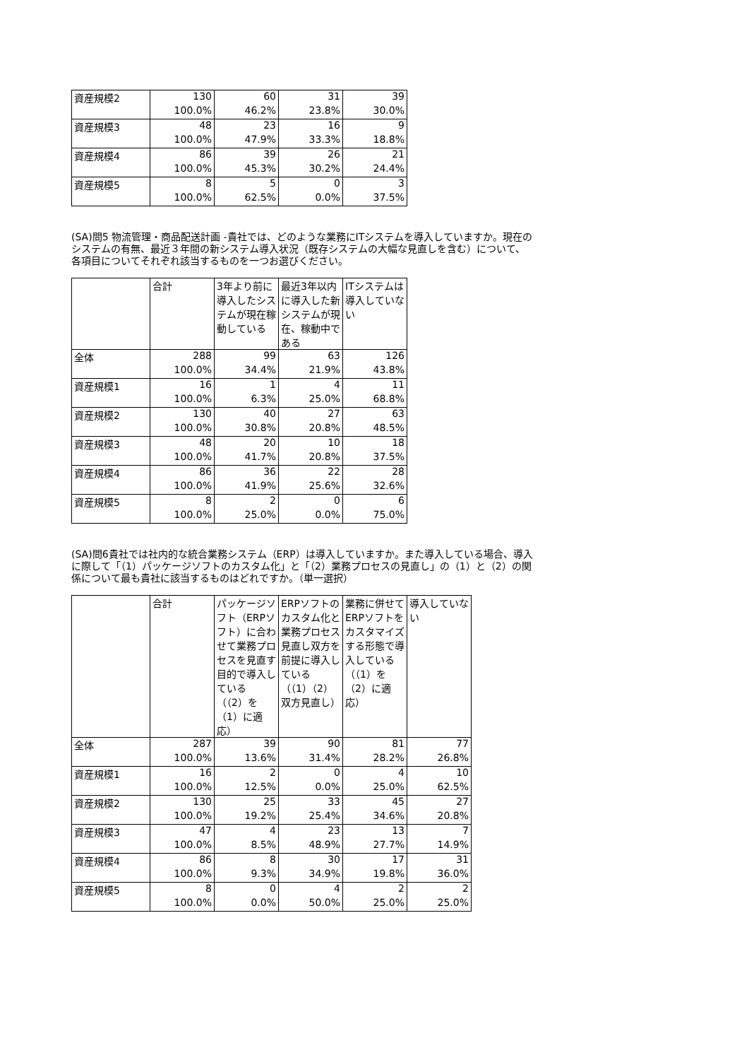| 資産規模2 | 130 | 60 | 31 | 39 |
| | 100.0% | 46.2% | 23.8% | 30.0% |
| 資産規模3 | 48 | 23 | 16 | 9 |
| | 100.0% | 47.9% | 33.3% | 18.8% |
| 資産規模4 | 86 | 39 | 26 | 21 |
| | 100.0% | 45.3% | 30.2% | 24.4% |
| 資産規模5 | 8 | 5 | 0 | 3 |
| | 100.0% | 62.5% | 0.0% | 37.5% |
(SA)問5 物流管理・商品配送計画 -貴社では、どのような業務にITシステムを導入していますか。現在のシステムの有無、最近３年間の新システム導入状況（既存システムの大幅な見直しを含む）について、各項目についてそれぞれ該当するものを一つお選びください。
| | 合計 | 3年より前に導入したシステムが現在稼動している | 最近3年以内に導入した新システムが現在、稼動中である | ITシステムは導入していない |
| --- | --- | --- | --- | --- |
| 全体 | 288 | 99 | 63 | 126 |
| | 100.0% | 34.4% | 21.9% | 43.8% |
| 資産規模1 | 16 | 1 | 4 | 11 |
| | 100.0% | 6.3% | 25.0% | 68.8% |
| 資産規模2 | 130 | 40 | 27 | 63 |
| | 100.0% | 30.8% | 20.8% | 48.5% |
| 資産規模3 | 48 | 20 | 10 | 18 |
| | 100.0% | 41.7% | 20.8% | 37.5% |
| 資産規模4 | 86 | 36 | 22 | 28 |
| | 100.0% | 41.9% | 25.6% | 32.6% |
| 資産規模5 | 8 | 2 | 0 | 6 |
| | 100.0% | 25.0% | 0.0% | 75.0% |
(SA)問6貴社では社内的な統合業務システム（ERP）は導入していますか。また導入している場合、導入に際して「（1）パッケージソフトのカスタム化」と「（2）業務プロセスの見直し」の（1）と（2）の関係について最も貴社に該当するものはどれですか。（単一選択）
| | 合計 | パッケージソフト（ERPソフト）に合わせて業務プロセスを見直す目的で導入している（（2）を（1）に適応） | ERPソフトのカスタム化と業務プロセス見直し双方を前提に導入している（（1）（2）双方見直し） | 業務に併せてERPソフトをカスタマイズする形態で導入している（（1）を（2）に適応） | 導入していない |
| --- | --- | --- | --- | --- | --- |
| 全体 | 287 | 39 | 90 | 81 | 77 |
| | 100.0% | 13.6% | 31.4% | 28.2% | 26.8% |
| 資産規模1 | 16 | 2 | 0 | 4 | 10 |
| | 100.0% | 12.5% | 0.0% | 25.0% | 62.5% |
| 資産規模2 | 130 | 25 | 33 | 45 | 27 |
| | 100.0% | 19.2% | 25.4% | 34.6% | 20.8% |
| 資産規模3 | 47 | 4 | 23 | 13 | 7 |
| | 100.0% | 8.5% | 48.9% | 27.7% | 14.9% |
| 資産規模4 | 86 | 8 | 30 | 17 | 31 |
| | 100.0% | 9.3% | 34.9% | 19.8% | 36.0% |
| 資産規模5 | 8 | 0 | 4 | 2 | 2 |
| | 100.0% | 0.0% | 50.0% | 25.0% | 25.0% |